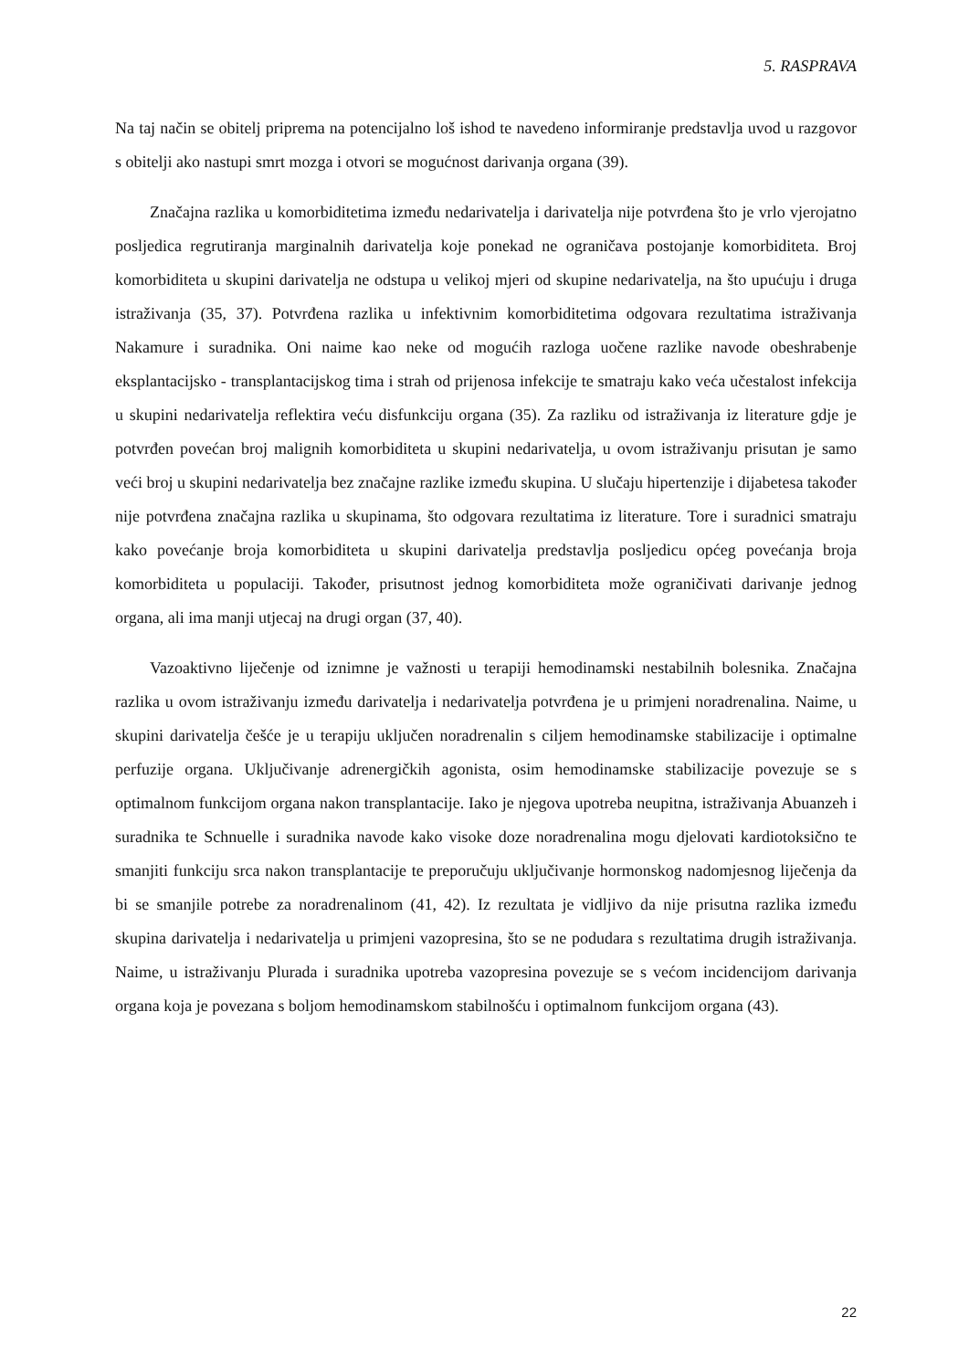5. RASPRAVA
Na taj način se obitelj priprema na potencijalno loš ishod te navedeno informiranje predstavlja uvod u razgovor s obitelji ako nastupi smrt mozga i otvori se mogućnost darivanja organa (39).
Značajna razlika u komorbiditetima između nedarivatelja i darivatelja nije potvrđena što je vrlo vjerojatno posljedica regrutiranja marginalnih darivatelja koje ponekad ne ograničava postojanje komorbiditeta. Broj komorbiditeta u skupini darivatelja ne odstupa u velikoj mjeri od skupine nedarivatelja, na što upućuju i druga istraživanja (35, 37). Potvrđena razlika u infektivnim komorbiditetima odgovara rezultatima istraživanja Nakamure i suradnika. Oni naime kao neke od mogućih razloga uočene razlike navode obeshrabenje eksplantacijsko - transplantacijskog tima i strah od prijenosa infekcije te smatraju kako veća učestalost infekcija u skupini nedarivatelja reflektira veću disfunkciju organa (35). Za razliku od istraživanja iz literature gdje je potvrđen povećan broj malignih komorbiditeta u skupini nedarivatelja, u ovom istraživanju prisutan je samo veći broj u skupini nedarivatelja bez značajne razlike između skupina. U slučaju hipertenzije i dijabetesa također nije potvrđena značajna razlika u skupinama, što odgovara rezultatima iz literature. Tore i suradnici smatraju kako povećanje broja komorbiditeta u skupini darivatelja predstavlja posljedicu općeg povećanja broja komorbiditeta u populaciji. Također, prisutnost jednog komorbiditeta može ograničivati darivanje jednog organa, ali ima manji utjecaj na drugi organ (37, 40).
Vazoaktivno liječenje od iznimne je važnosti u terapiji hemodinamski nestabilnih bolesnika. Značajna razlika u ovom istraživanju između darivatelja i nedarivatelja potvrđena je u primjeni noradrenalina. Naime, u skupini darivatelja češće je u terapiju uključen noradrenalin s ciljem hemodinamske stabilizacije i optimalne perfuzije organa. Uključivanje adrenergičkih agonista, osim hemodinamske stabilizacije povezuje se s optimalnom funkcijom organa nakon transplantacije. Iako je njegova upotreba neupitna, istraživanja Abuanzeh i suradnika te Schnuelle i suradnika navode kako visoke doze noradrenalina mogu djelovati kardiotoksično te smanjiti funkciju srca nakon transplantacije te preporučuju uključivanje hormonskog nadomjesnog liječenja da bi se smanjile potrebe za noradrenalinom (41, 42). Iz rezultata je vidljivo da nije prisutna razlika između skupina darivatelja i nedarivatelja u primjeni vazopresina, što se ne podudara s rezultatima drugih istraživanja. Naime, u istraživanju Plurada i suradnika upotreba vazopresina povezuje se s većom incidencijom darivanja organa koja je povezana s boljom hemodinamskom stabilnošću i optimalnom funkcijom organa (43).
22